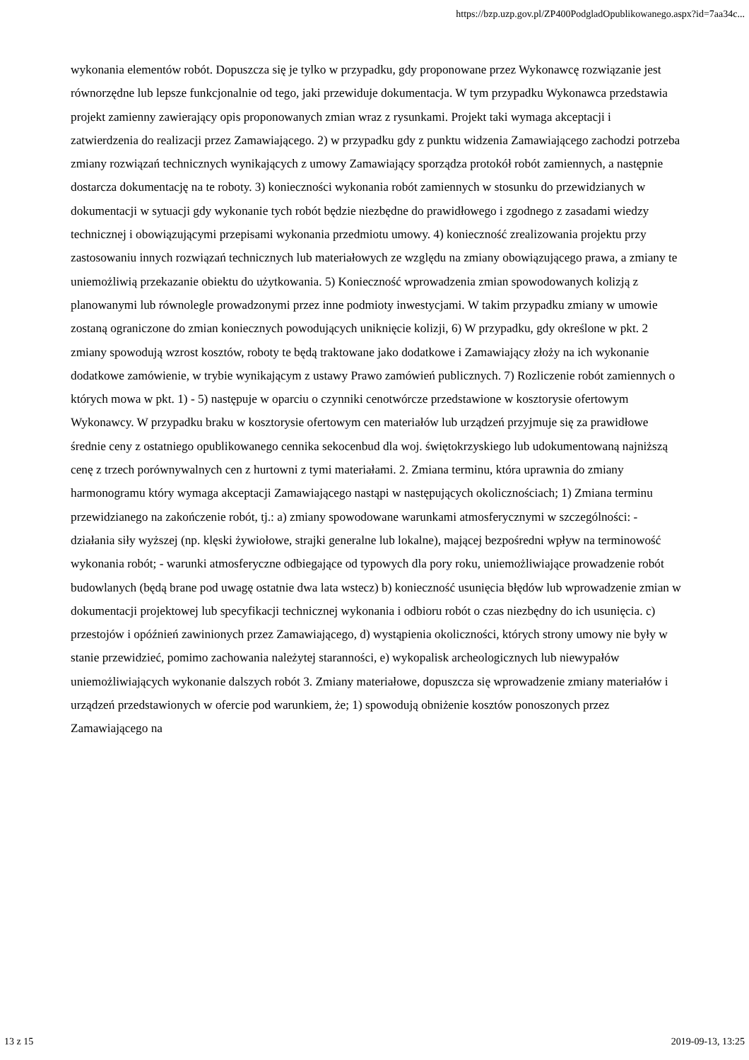https://bzp.uzp.gov.pl/ZP400PodgladOpublikowanego.aspx?id=7aa34c...
wykonania elementów robót. Dopuszcza się je tylko w przypadku, gdy proponowane przez Wykonawcę rozwiązanie jest równorzędne lub lepsze funkcjonalnie od tego, jaki przewiduje dokumentacja. W tym przypadku Wykonawca przedstawia projekt zamienny zawierający opis proponowanych zmian wraz z rysunkami. Projekt taki wymaga akceptacji i zatwierdzenia do realizacji przez Zamawiającego. 2) w przypadku gdy z punktu widzenia Zamawiającego zachodzi potrzeba zmiany rozwiązań technicznych wynikających z umowy Zamawiający sporządza protokół robót zamiennych, a następnie dostarcza dokumentację na te roboty. 3) konieczności wykonania robót zamiennych w stosunku do przewidzianych w dokumentacji w sytuacji gdy wykonanie tych robót będzie niezbędne do prawidłowego i zgodnego z zasadami wiedzy technicznej i obowiązującymi przepisami wykonania przedmiotu umowy. 4) konieczność zrealizowania projektu przy zastosowaniu innych rozwiązań technicznych lub materiałowych ze względu na zmiany obowiązującego prawa, a zmiany te uniemożliwią przekazanie obiektu do użytkowania. 5) Konieczność wprowadzenia zmian spowodowanych kolizją z planowanymi lub równolegle prowadzonymi przez inne podmioty inwestycjami. W takim przypadku zmiany w umowie zostaną ograniczone do zmian koniecznych powodujących uniknięcie kolizji, 6) W przypadku, gdy określone w pkt. 2 zmiany spowodują wzrost kosztów, roboty te będą traktowane jako dodatkowe i Zamawiający złoży na ich wykonanie dodatkowe zamówienie, w trybie wynikającym z ustawy Prawo zamówień publicznych. 7) Rozliczenie robót zamiennych o których mowa w pkt. 1) - 5) następuje w oparciu o czynniki cenotwórcze przedstawione w kosztorysie ofertowym Wykonawcy. W przypadku braku w kosztorysie ofertowym cen materiałów lub urządzeń przyjmuje się za prawidłowe średnie ceny z ostatniego opublikowanego cennika sekocenbud dla woj. świętokrzyskiego lub udokumentowaną najniższą cenę z trzech porównywalnych cen z hurtowni z tymi materiałami. 2. Zmiana terminu, która uprawnia do zmiany harmonogramu który wymaga akceptacji Zamawiającego nastąpi w następujących okolicznościach; 1) Zmiana terminu przewidzianego na zakończenie robót, tj.: a) zmiany spowodowane warunkami atmosferycznymi w szczególności: - działania siły wyższej (np. klęski żywiołowe, strajki generalne lub lokalne), mającej bezpośredni wpływ na terminowość wykonania robót; - warunki atmosferyczne odbiegające od typowych dla pory roku, uniemożliwiające prowadzenie robót budowlanych (będą brane pod uwagę ostatnie dwa lata wstecz) b) konieczność usunięcia błędów lub wprowadzenie zmian w dokumentacji projektowej lub specyfikacji technicznej wykonania i odbioru robót o czas niezbędny do ich usunięcia. c) przestojów i opóźnień zawinionych przez Zamawiającego, d) wystąpienia okoliczności, których strony umowy nie były w stanie przewidzieć, pomimo zachowania należytej staranności, e) wykopalisk archeologicznych lub niewypałów uniemożliwiających wykonanie dalszych robót 3. Zmiany materiałowe, dopuszcza się wprowadzenie zmiany materiałów i urządzeń przedstawionych w ofercie pod warunkiem, że; 1) spowodują obniżenie kosztów ponoszonych przez Zamawiającego na
13 z 15 2019-09-13, 13:25